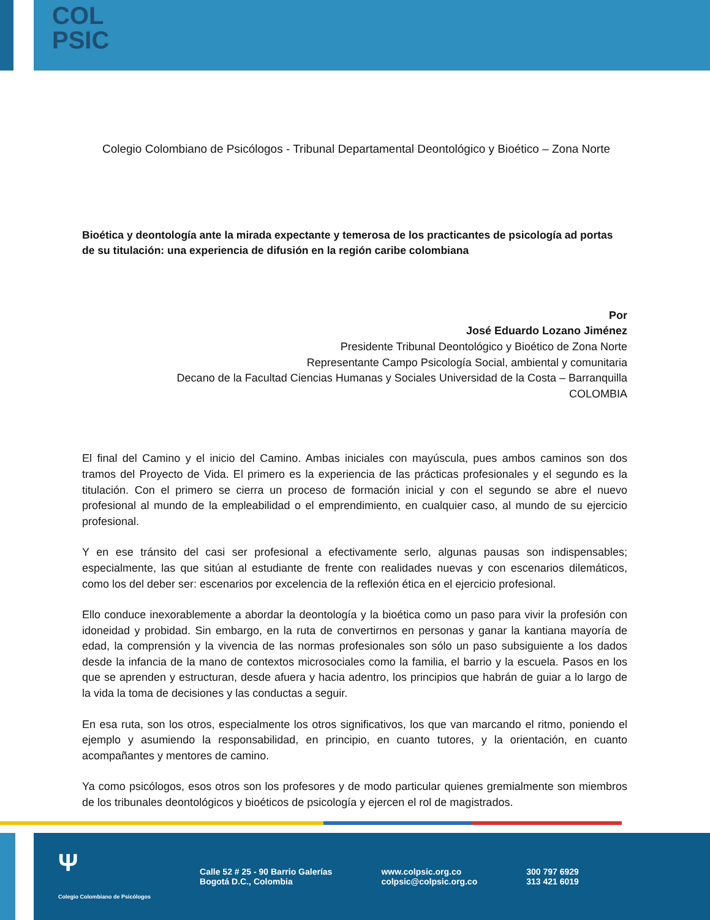COL
PSIC
Colegio Colombiano de Psicólogos - Tribunal Departamental Deontológico y Bioético – Zona Norte
Bioética y deontología ante la mirada expectante y temerosa de los practicantes de psicología ad portas de su titulación: una experiencia de difusión en la región caribe colombiana
Por
José Eduardo Lozano Jiménez
Presidente Tribunal Deontológico y Bioético de Zona Norte
Representante Campo Psicología Social, ambiental y comunitaria
Decano de la Facultad Ciencias Humanas y Sociales Universidad de la Costa – Barranquilla
COLOMBIA
El final del Camino y el inicio del Camino. Ambas iniciales con mayúscula, pues ambos caminos son dos tramos del Proyecto de Vida. El primero es la experiencia de las prácticas profesionales y el segundo es la titulación. Con el primero se cierra un proceso de formación inicial y con el segundo se abre el nuevo profesional al mundo de la empleabilidad o el emprendimiento, en cualquier caso, al mundo de su ejercicio profesional.
Y en ese tránsito del casi ser profesional a efectivamente serlo, algunas pausas son indispensables; especialmente, las que sitúan al estudiante de frente con realidades nuevas y con escenarios dilemáticos, como los del deber ser: escenarios por excelencia de la reflexión ética en el ejercicio profesional.
Ello conduce inexorablemente a abordar la deontología y la bioética como un paso para vivir la profesión con idoneidad y probidad. Sin embargo, en la ruta de convertirnos en personas y ganar la kantiana mayoría de edad, la comprensión y la vivencia de las normas profesionales son sólo un paso subsiguiente a los dados desde la infancia de la mano de contextos microsociales como la familia, el barrio y la escuela. Pasos en los que se aprenden y estructuran, desde afuera y hacia adentro, los principios que habrán de guiar a lo largo de la vida la toma de decisiones y las conductas a seguir.
En esa ruta, son los otros, especialmente los otros significativos, los que van marcando el ritmo, poniendo el ejemplo y asumiendo la responsabilidad, en principio, en cuanto tutores, y la orientación, en cuanto acompañantes y mentores de camino.
Ya como psicólogos, esos otros son los profesores y de modo particular quienes gremialmente son miembros de los tribunales deontológicos y bioéticos de psicología y ejercen el rol de magistrados.
Ψ
Colegio Colombiano de Psicólogos
Calle 52 # 25 - 90 Barrio Galerías
Bogotá D.C., Colombia
www.colpsic.org.co
colpsic@colpsic.org.co
300 797 6929
313 421 6019